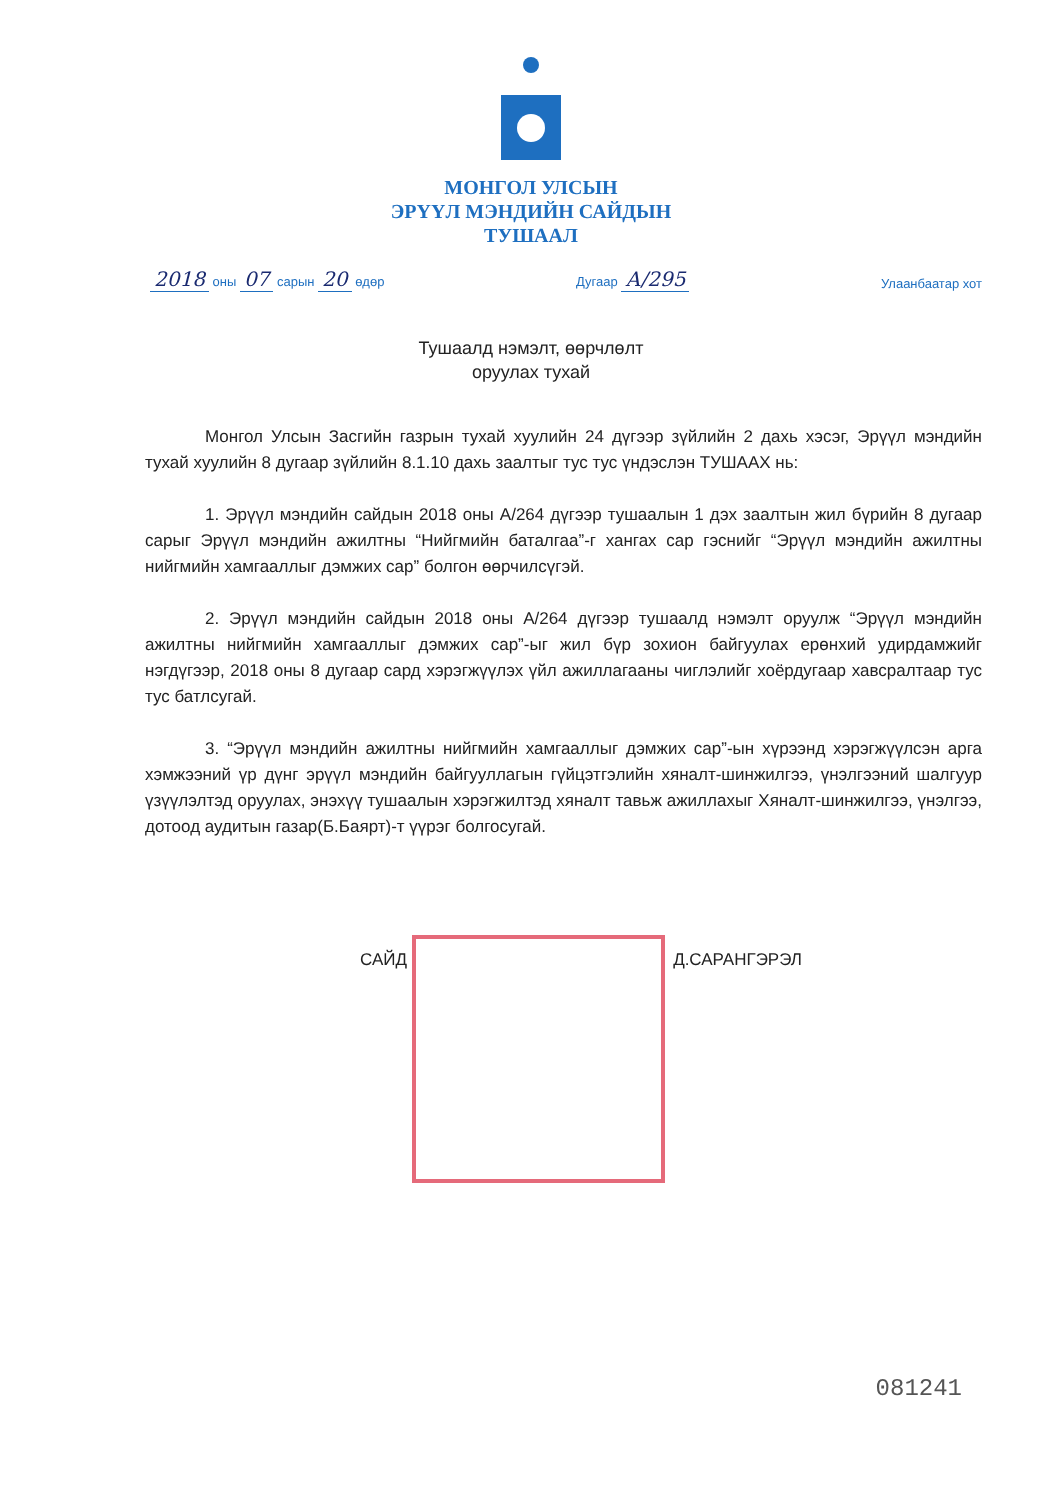МОНГОЛ УЛСЫН
ЭРҮҮЛ МЭНДИЙН САЙДЫН
ТУШААЛ
2018 оны 07 сарын 20 өдөр
Дугаар А/295
Улаанбаатар хот
Тушаалд нэмэлт, өөрчлөлт
оруулах тухай
Монгол Улсын Засгийн газрын тухай хуулийн 24 дүгээр зүйлийн 2 дахь хэсэг, Эрүүл мэндийн тухай хуулийн 8 дугаар зүйлийн 8.1.10 дахь заалтыг тус тус үндэслэн ТУШААХ нь:
1. Эрүүл мэндийн сайдын 2018 оны А/264 дүгээр тушаалын 1 дэх заалтын жил бүрийн 8 дугаар сарыг Эрүүл мэндийн ажилтны “Нийгмийн баталгаа”-г хангах сар гэснийг “Эрүүл мэндийн ажилтны нийгмийн хамгааллыг дэмжих сар” болгон өөрчилсүгэй.
2. Эрүүл мэндийн сайдын 2018 оны А/264 дүгээр тушаалд нэмэлт оруулж “Эрүүл мэндийн ажилтны нийгмийн хамгааллыг дэмжих сар”-ыг жил бүр зохион байгуулах ерөнхий удирдамжийг нэгдүгээр, 2018 оны 8 дугаар сард хэрэгжүүлэх үйл ажиллагааны чиглэлийг хоёрдугаар хавсралтаар тус тус батлсугай.
3. “Эрүүл мэндийн ажилтны нийгмийн хамгааллыг дэмжих сар”-ын хүрээнд хэрэгжүүлсэн арга хэмжээний үр дүнг эрүүл мэндийн байгууллагын гүйцэтгэлийн хяналт-шинжилгээ, үнэлгээний шалгуур үзүүлэлтэд оруулах, энэхүү тушаалын хэрэгжилтэд хяналт тавьж ажиллахыг Хяналт-шинжилгээ, үнэлгээ, дотоод аудитын газар(Б.Баярт)-т үүрэг болгосугай.
САЙД Д.САРАНГЭРЭЛ
081241